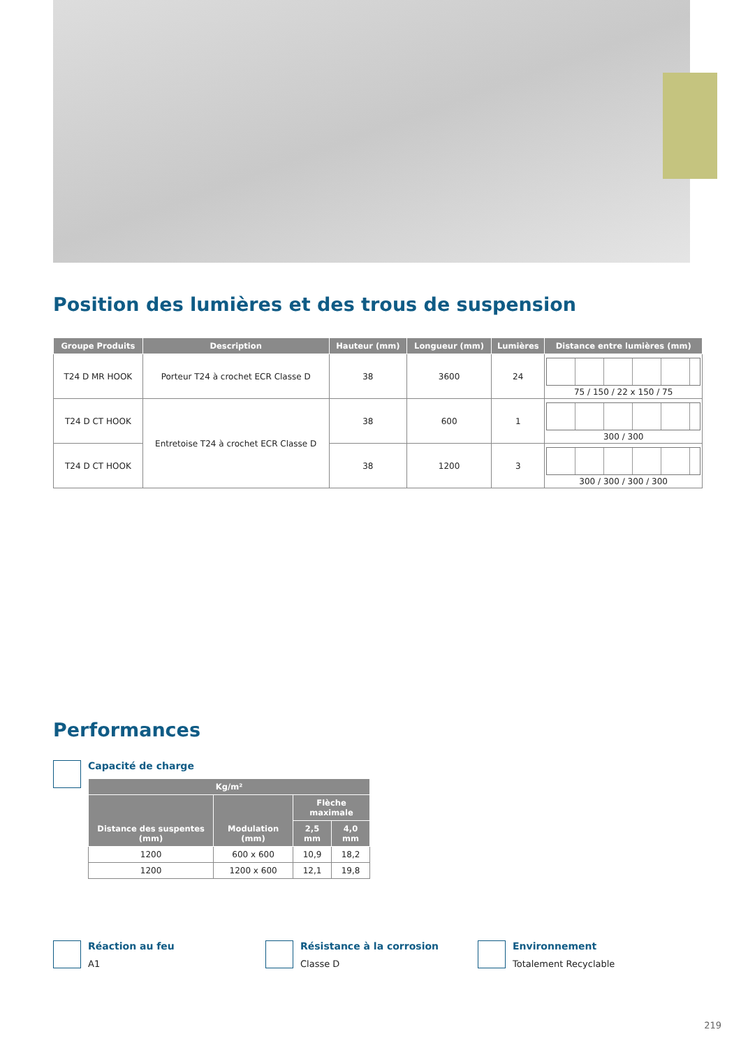Position des lumières et des trous de suspension
| Groupe Produits | Description | Hauteur (mm) | Longueur (mm) | Lumières | Distance entre lumières (mm) |
| --- | --- | --- | --- | --- | --- |
| T24 D MR HOOK | Porteur T24 à crochet ECR Classe D | 38 | 3600 | 24 | 75 / 150 / 22 x 150 / 75 |
| T24 D CT HOOK | Entretoise T24 à crochet ECR Classe D | 38 | 600 | 1 | 300 / 300 |
| T24 D CT HOOK | | 38 | 1200 | 3 | 300 / 300 / 300 / 300 |
Performances
Capacité de charge
| Kg/m² | | | |
| --- | --- | --- | --- |
| Distance des suspentes (mm) | Modulation (mm) | Flèche maximale | |
| | | 2,5 mm | 4,0 mm |
| 1200 | 600 x 600 | 10,9 | 18,2 |
| 1200 | 1200 x 600 | 12,1 | 19,8 |
Réaction au feu
A1
Résistance à la corrosion
Classe D
Environnement
Totalement Recyclable
219